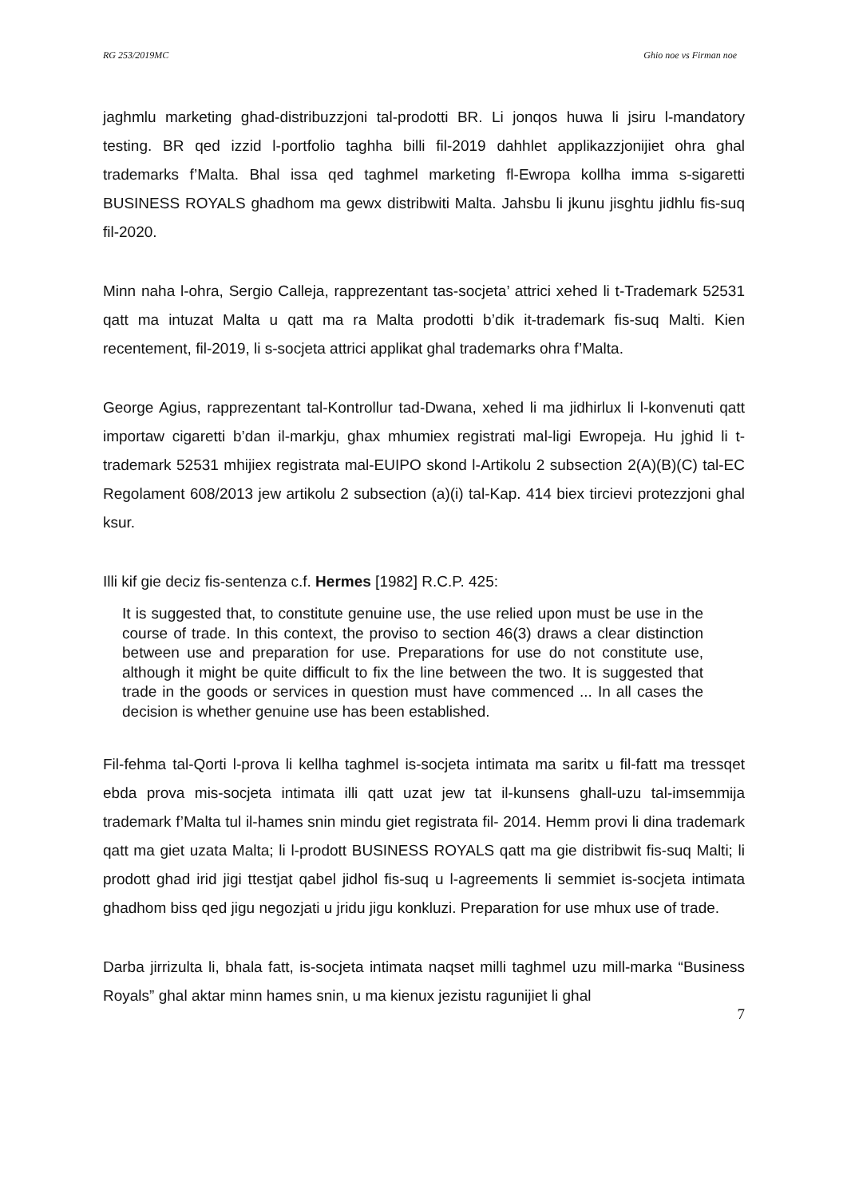RG 253/2019MC Ghio noe vs Firman noe
jaghmlu marketing ghad-distribuzzjoni tal-prodotti BR. Li jonqos huwa li jsiru l-mandatory testing. BR qed izzid l-portfolio taghha billi fil-2019 dahhlet applikazzjonijiet ohra ghal trademarks f’Malta. Bhal issa qed taghmel marketing fl-Ewropa kollha imma s-sigaretti BUSINESS ROYALS ghadhom ma gewx distribwiti Malta. Jahsbu li jkunu jisghtu jidhlu fis-suq fil-2020.
Minn naha l-ohra, Sergio Calleja, rapprezentant tas-socjeta’ attrici xehed li t-Trademark 52531 qatt ma intuzat Malta u qatt ma ra Malta prodotti b’dik it-trademark fis-suq Malti. Kien recentement, fil-2019, li s-socjeta attrici applikat ghal trademarks ohra f’Malta.
George Agius, rapprezentant tal-Kontrollur tad-Dwana, xehed li ma jidhirlux li l-konvenuti qatt importaw cigaretti b’dan il-markju, ghax mhumiex registrati mal-ligi Ewropeja. Hu jghid li t-trademark 52531 mhijiex registrata mal-EUIPO skond l-Artikolu 2 subsection 2(A)(B)(C) tal-EC Regolament 608/2013 jew artikolu 2 subsection (a)(i) tal-Kap. 414 biex tircievi protezzjoni ghal ksur.
Illi kif gie deciz fis-sentenza c.f. Hermes [1982] R.C.P. 425:
It is suggested that, to constitute genuine use, the use relied upon must be use in the course of trade. In this context, the proviso to section 46(3) draws a clear distinction between use and preparation for use. Preparations for use do not constitute use, although it might be quite difficult to fix the line between the two. It is suggested that trade in the goods or services in question must have commenced ... In all cases the decision is whether genuine use has been established.
Fil-fehma tal-Qorti l-prova li kellha taghmel is-socjeta intimata ma saritx u fil-fatt ma tressqet ebda prova mis-socjeta intimata illi qatt uzat jew tat il-kunsens ghall-uzu tal-imsemmija trademark f’Malta tul il-hames snin mindu giet registrata fil- 2014. Hemm provi li dina trademark qatt ma giet uzata Malta; li l-prodott BUSINESS ROYALS qatt ma gie distribwit fis-suq Malti; li prodott ghad irid jigi ttestjat qabel jidhol fis-suq u l-agreements li semmiet is-socjeta intimata ghadhom biss qed jigu negozjati u jridu jigu konkluzi. Preparation for use mhux use of trade.
Darba jirrizulta li, bhala fatt, is-socjeta intimata naqset milli taghmel uzu mill-marka “Business Royals” ghal aktar minn hames snin, u ma kienux jezistu ragunijiet li ghal
7